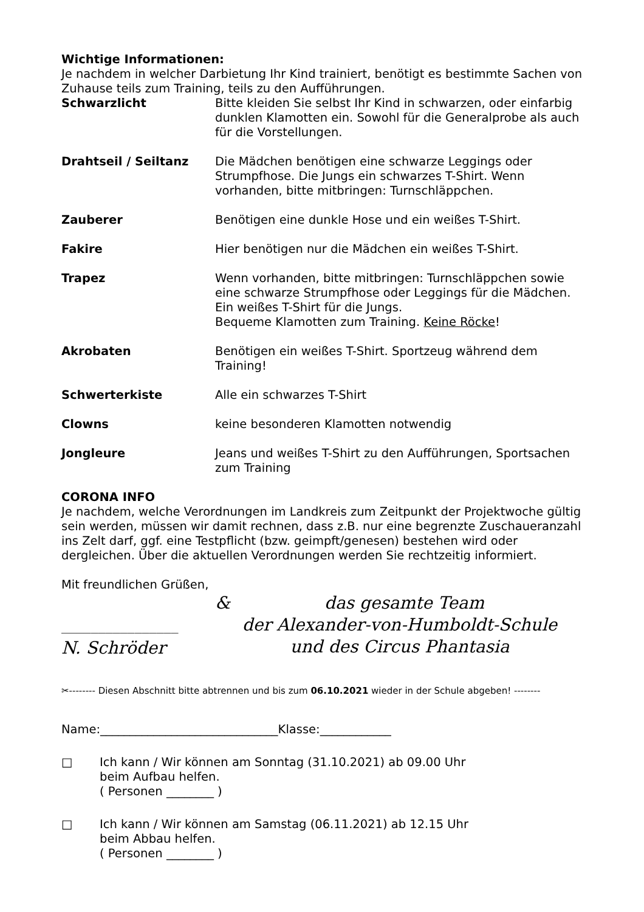Wichtige Informationen:
Je nachdem in welcher Darbietung Ihr Kind trainiert, benötigt es bestimmte Sachen von Zuhause teils zum Training, teils zu den Aufführungen.
Schwarzlicht Bitte kleiden Sie selbst Ihr Kind in schwarzen, oder einfarbig dunklen Klamotten ein. Sowohl für die Generalprobe als auch für die Vorstellungen.
Drahtseil / Seiltanz Die Mädchen benötigen eine schwarze Leggings oder Strumpfhose. Die Jungs ein schwarzes T-Shirt. Wenn vorhanden, bitte mitbringen: Turnschläppchen.
Zauberer Benötigen eine dunkle Hose und ein weißes T-Shirt.
Fakire Hier benötigen nur die Mädchen ein weißes T-Shirt.
Trapez Wenn vorhanden, bitte mitbringen: Turnschläppchen sowie eine schwarze Strumpfhose oder Leggings für die Mädchen. Ein weißes T-Shirt für die Jungs.
Bequeme Klamotten zum Training. Keine Röcke!
Akrobaten Benötigen ein weißes T-Shirt. Sportzeug während dem Training!
Schwerterkiste Alle ein schwarzes T-Shirt
Clowns keine besonderen Klamotten notwendig
Jongleure Jeans und weißes T-Shirt zu den Aufführungen, Sportsachen zum Training
CORONA INFO
Je nachdem, welche Verordnungen im Landkreis zum Zeitpunkt der Projektwoche gültig sein werden, müssen wir damit rechnen, dass z.B. nur eine begrenzte Zuschaueranzahl ins Zelt darf, ggf. eine Testpflicht (bzw. geimpft/genesen) bestehen wird oder dergleichen. Über die aktuellen Verordnungen werden Sie rechtzeitig informiert.
Mit freundlichen Grüßen,
________________
N. Schröder
& das gesamte Team
der Alexander-von-Humboldt-Schule
und des Circus Phantasia
✂-------- Diesen Abschnitt bitte abtrennen und bis zum 06.10.2021 wieder in der Schule abgeben! --------
Name:______________________________Klasse:____________
□ Ich kann / Wir können am Sonntag (31.10.2021) ab 09.00 Uhr
beim Aufbau helfen.
( Personen ________ )
□ Ich kann / Wir können am Samstag (06.11.2021) ab 12.15 Uhr
beim Abbau helfen.
( Personen ________ )